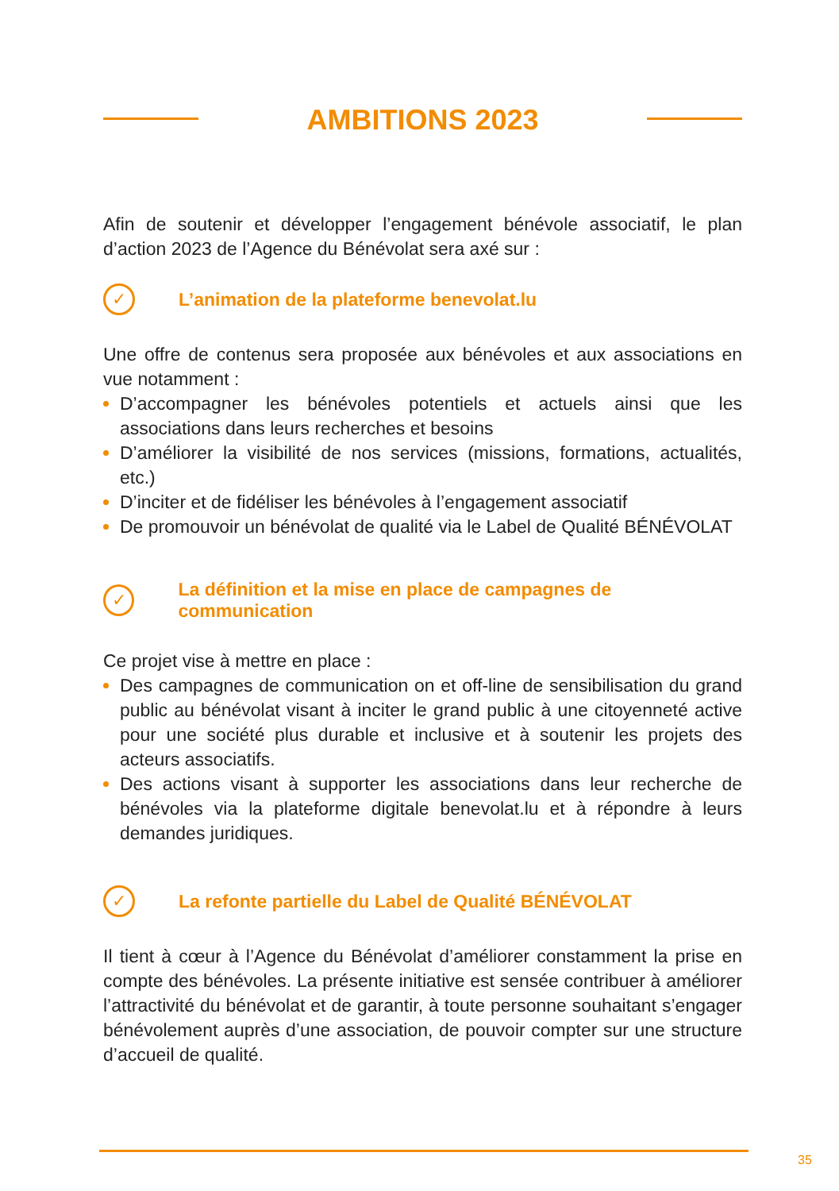AMBITIONS 2023
Afin de soutenir et développer l’engagement bénévole associatif, le plan d’action 2023 de l’Agence du Bénévolat sera axé sur :
✓
L’animation de la plateforme benevolat.lu
Une offre de contenus sera proposée aux bénévoles et aux associations en vue notamment :
D’accompagner les bénévoles potentiels et actuels ainsi que les associations dans leurs recherches et besoins
D’améliorer la visibilité de nos services (missions, formations, actualités, etc.)
D’inciter et de fidéliser les bénévoles à l’engagement associatif
De promouvoir un bénévolat de qualité via le Label de Qualité BÉNÉVOLAT
✓
La définition et la mise en place de campagnes de communication
Ce projet vise à mettre en place :
Des campagnes de communication on et off-line de sensibilisation du grand public au bénévolat visant à inciter le grand public à une citoyenneté active pour une société plus durable et inclusive et à soutenir les projets des acteurs associatifs.
Des actions visant à supporter les associations dans leur recherche de bénévoles via la plateforme digitale benevolat.lu et à répondre à leurs demandes juridiques.
✓
La refonte partielle du Label de Qualité BÉNÉVOLAT
Il tient à cœur à l’Agence du Bénévolat d’améliorer constamment la prise en compte des bénévoles. La présente initiative est sensée contribuer à améliorer l’attractivité du bénévolat et de garantir, à toute personne souhaitant s’engager bénévolement auprès d’une association, de pouvoir compter sur une structure d’accueil de qualité.
35